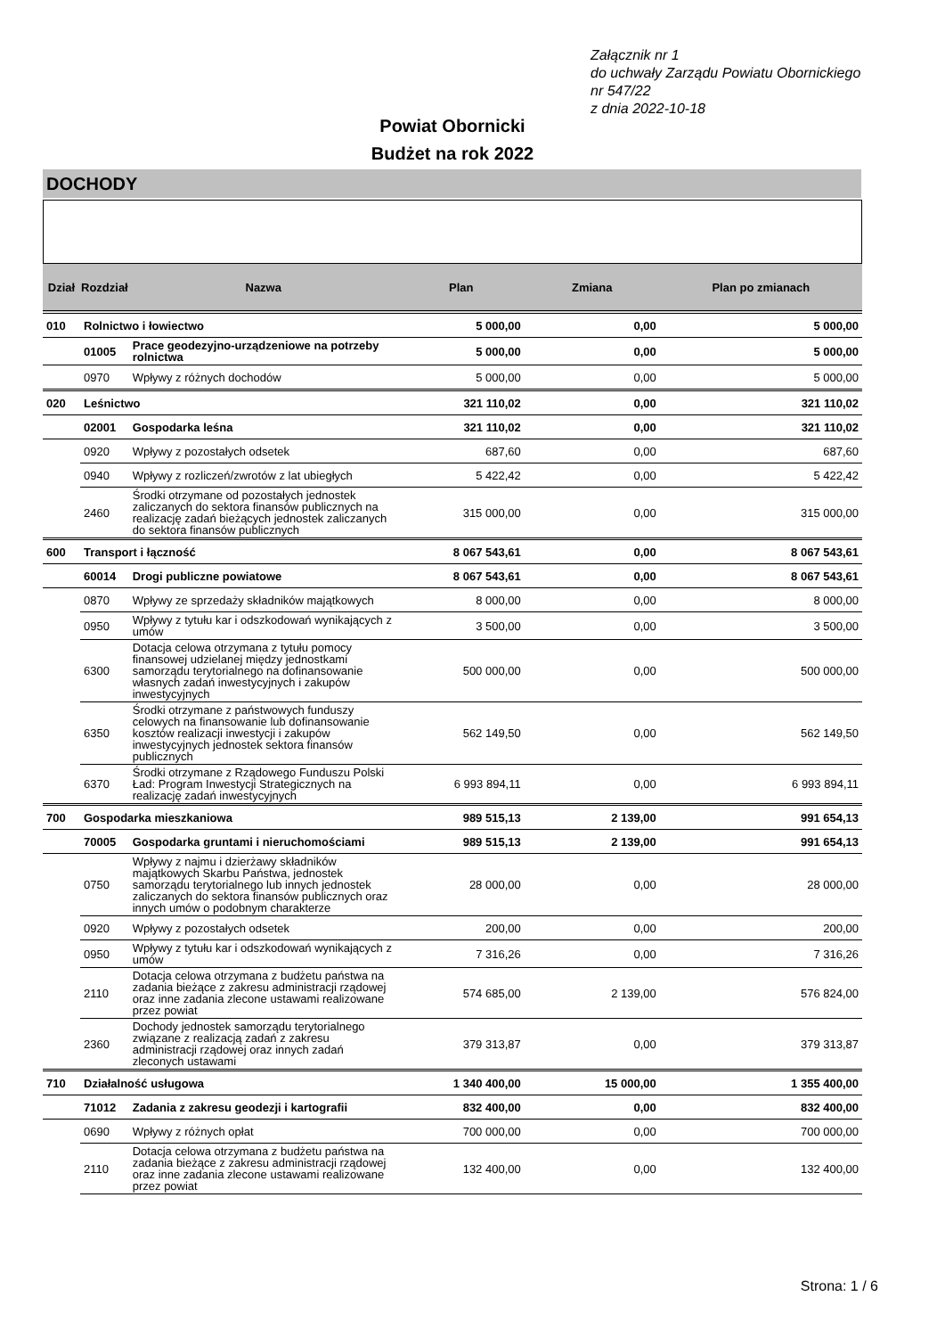Załącznik nr 1
do uchwały Zarządu Powiatu Obornickiego
nr 547/22
z dnia 2022-10-18
Powiat Obornicki
Budżet na rok 2022
DOCHODY
| Dział | Rozdział | Nazwa | Plan | Zmiana | Plan po zmianach |
| --- | --- | --- | --- | --- | --- |
| 010 | Rolnictwo i łowiectwo | | 5 000,00 | 0,00 | 5 000,00 |
| | 01005 | Prace geodezyjno-urządzeniowe na potrzeby rolnictwa | 5 000,00 | 0,00 | 5 000,00 |
| | 0970 | Wpływy z różnych dochodów | 5 000,00 | 0,00 | 5 000,00 |
| 020 | Leśnictwo | | 321 110,02 | 0,00 | 321 110,02 |
| | 02001 | Gospodarka leśna | 321 110,02 | 0,00 | 321 110,02 |
| | 0920 | Wpływy z pozostałych odsetek | 687,60 | 0,00 | 687,60 |
| | 0940 | Wpływy z rozliczeń/zwrotów z lat ubiegłych | 5 422,42 | 0,00 | 5 422,42 |
| | 2460 | Środki otrzymane od pozostałych jednostek zaliczanych do sektora finansów publicznych na realizację zadań bieżących jednostek zaliczanych do sektora finansów publicznych | 315 000,00 | 0,00 | 315 000,00 |
| 600 | Transport i łączność | | 8 067 543,61 | 0,00 | 8 067 543,61 |
| | 60014 | Drogi publiczne powiatowe | 8 067 543,61 | 0,00 | 8 067 543,61 |
| | 0870 | Wpływy ze sprzedaży składników majątkowych | 8 000,00 | 0,00 | 8 000,00 |
| | 0950 | Wpływy z tytułu kar i odszkodowań wynikających z umów | 3 500,00 | 0,00 | 3 500,00 |
| | 6300 | Dotacja celowa otrzymana z tytułu pomocy finansowej udzielanej między jednostkami samorządu terytorialnego na dofinansowanie własnych zadań inwestycyjnych i zakupów inwestycyjnych | 500 000,00 | 0,00 | 500 000,00 |
| | 6350 | Środki otrzymane z państwowych funduszy celowych na finansowanie lub dofinansowanie kosztów realizacji inwestycji i zakupów inwestycyjnych jednostek sektora finansów publicznych | 562 149,50 | 0,00 | 562 149,50 |
| | 6370 | Środki otrzymane z Rządowego Funduszu Polski Ład: Program Inwestycji Strategicznych na realizację zadań inwestycyjnych | 6 993 894,11 | 0,00 | 6 993 894,11 |
| 700 | Gospodarka mieszkaniowa | | 989 515,13 | 2 139,00 | 991 654,13 |
| | 70005 | Gospodarka gruntami i nieruchomościami | 989 515,13 | 2 139,00 | 991 654,13 |
| | 0750 | Wpływy z najmu i dzierżawy składników majątkowych Skarbu Państwa, jednostek samorządu terytorialnego lub innych jednostek zaliczanych do sektora finansów publicznych oraz innych umów o podobnym charakterze | 28 000,00 | 0,00 | 28 000,00 |
| | 0920 | Wpływy z pozostałych odsetek | 200,00 | 0,00 | 200,00 |
| | 0950 | Wpływy z tytułu kar i odszkodowań wynikających z umów | 7 316,26 | 0,00 | 7 316,26 |
| | 2110 | Dotacja celowa otrzymana z budżetu państwa na zadania bieżące z zakresu administracji rządowej oraz inne zadania zlecone ustawami realizowane przez powiat | 574 685,00 | 2 139,00 | 576 824,00 |
| | 2360 | Dochody jednostek samorządu terytorialnego związane z realizacją zadań z zakresu administracji rządowej oraz innych zadań zleconych ustawami | 379 313,87 | 0,00 | 379 313,87 |
| 710 | Działalność usługowa | | 1 340 400,00 | 15 000,00 | 1 355 400,00 |
| | 71012 | Zadania z zakresu geodezji i kartografii | 832 400,00 | 0,00 | 832 400,00 |
| | 0690 | Wpływy z różnych opłat | 700 000,00 | 0,00 | 700 000,00 |
| | 2110 | Dotacja celowa otrzymana z budżetu państwa na zadania bieżące z zakresu administracji rządowej oraz inne zadania zlecone ustawami realizowane przez powiat | 132 400,00 | 0,00 | 132 400,00 |
Strona: 1 / 6